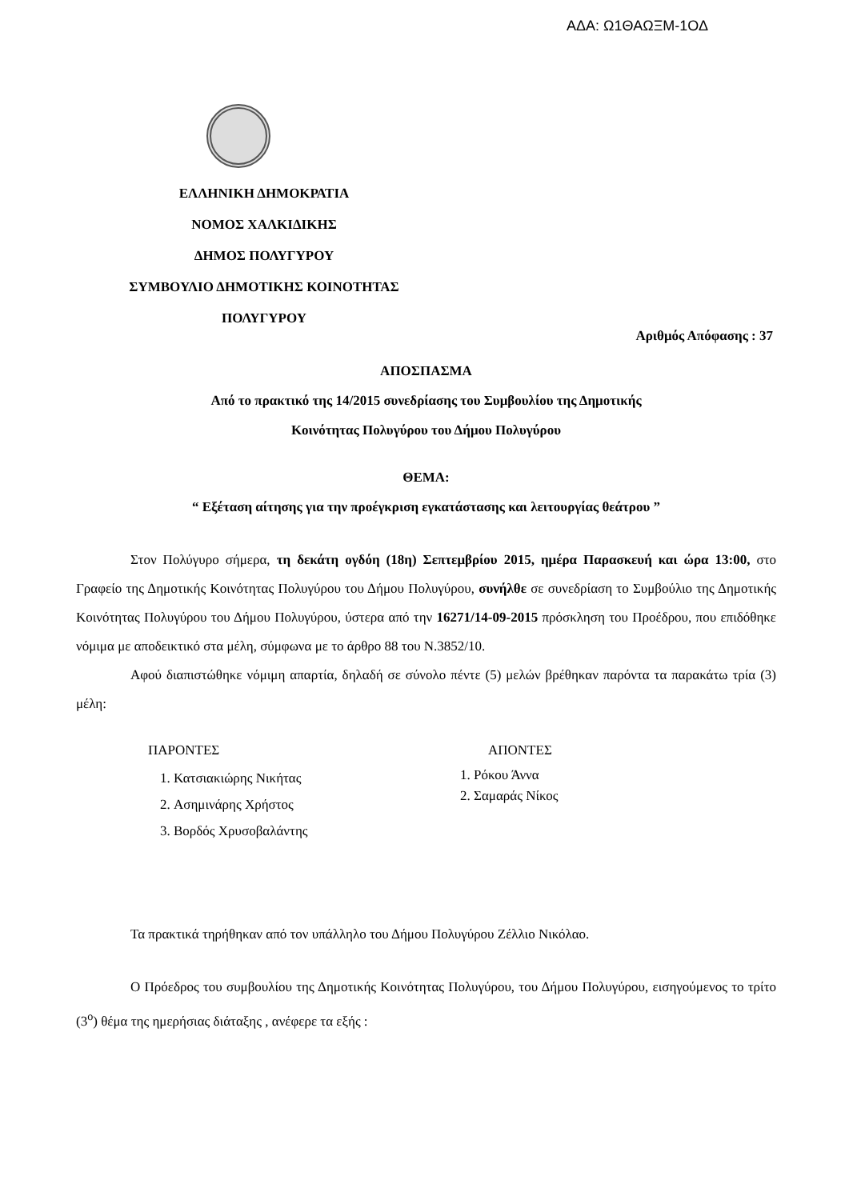ΑΔΑ: Ω1ΘΑΩΞΜ-1ΟΔ
ΕΛΛΗΝΙΚΗ ΔΗΜΟΚΡΑΤΙΑ
ΝΟΜΟΣ ΧΑΛΚΙΔΙΚΗΣ
ΔΗΜΟΣ ΠΟΛΥΓΥΡΟΥ
ΣΥΜΒΟΥΛΙΟ ΔΗΜΟΤΙΚΗΣ ΚΟΙΝΟΤΗΤΑΣ
ΠΟΛΥΓΥΡΟΥ
Αριθμός Απόφασης : 37
ΑΠΟΣΠΑΣΜΑ
Από το πρακτικό της 14/2015 συνεδρίασης του Συμβουλίου της Δημοτικής
Κοινότητας Πολυγύρου του Δήμου Πολυγύρου
ΘΕΜΑ:
“ Εξέταση αίτησης για την προέγκριση εγκατάστασης και λειτουργίας θεάτρου ”
Στον Πολύγυρο σήμερα, τη δεκάτη ογδόη (18η) Σεπτεμβρίου 2015, ημέρα Παρασκευή και ώρα 13:00, στο Γραφείο της Δημοτικής Κοινότητας Πολυγύρου του Δήμου Πολυγύρου, συνήλθε σε συνεδρίαση το Συμβούλιο της Δημοτικής Κοινότητας Πολυγύρου του Δήμου Πολυγύρου, ύστερα από την 16271/14-09-2015 πρόσκληση του Προέδρου, που επιδόθηκε νόμιμα με αποδεικτικό στα μέλη, σύμφωνα με το άρθρο 88 του Ν.3852/10.
Αφού διαπιστώθηκε νόμιμη απαρτία, δηλαδή σε σύνολο πέντε (5) μελών βρέθηκαν παρόντα τα παρακάτω τρία (3) μέλη:
ΠΑΡΟΝΤΕΣ
1. Κατσιακιώρης Νικήτας
2. Ασημινάρης Χρήστος
3. Βορδός Χρυσοβαλάντης
ΑΠΟΝΤΕΣ
1. Ρόκου Άννα
2. Σαμαράς Νίκος
Τα πρακτικά τηρήθηκαν από τον υπάλληλο του Δήμου Πολυγύρου Ζέλλιο Νικόλαο.
Ο Πρόεδρος του συμβουλίου της Δημοτικής Κοινότητας Πολυγύρου, του Δήμου Πολυγύρου, εισηγούμενος το τρίτο (3<sup>ο</sup>) θέμα της ημερήσιας διάταξης , ανέφερε τα εξής :